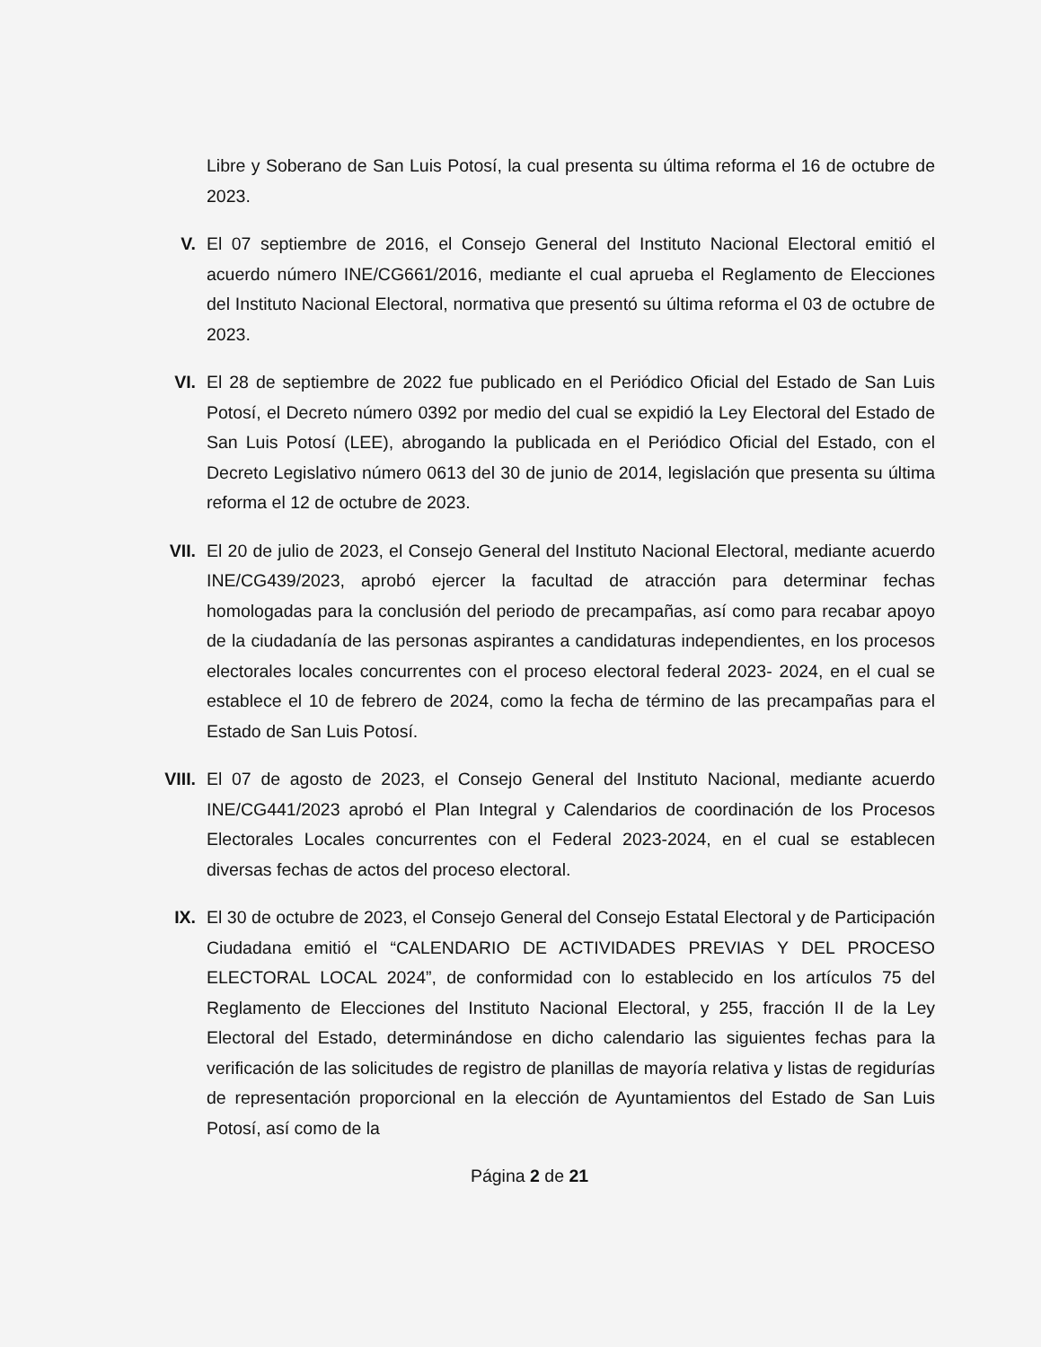Libre y Soberano de San Luis Potosí, la cual presenta su última reforma el 16 de octubre de 2023.
V. El 07 septiembre de 2016, el Consejo General del Instituto Nacional Electoral emitió el acuerdo número INE/CG661/2016, mediante el cual aprueba el Reglamento de Elecciones del Instituto Nacional Electoral, normativa que presentó su última reforma el 03 de octubre de 2023.
VI. El 28 de septiembre de 2022 fue publicado en el Periódico Oficial del Estado de San Luis Potosí, el Decreto número 0392 por medio del cual se expidió la Ley Electoral del Estado de San Luis Potosí (LEE), abrogando la publicada en el Periódico Oficial del Estado, con el Decreto Legislativo número 0613 del 30 de junio de 2014, legislación que presenta su última reforma el 12 de octubre de 2023.
VII. El 20 de julio de 2023, el Consejo General del Instituto Nacional Electoral, mediante acuerdo INE/CG439/2023, aprobó ejercer la facultad de atracción para determinar fechas homologadas para la conclusión del periodo de precampañas, así como para recabar apoyo de la ciudadanía de las personas aspirantes a candidaturas independientes, en los procesos electorales locales concurrentes con el proceso electoral federal 2023- 2024, en el cual se establece el 10 de febrero de 2024, como la fecha de término de las precampañas para el Estado de San Luis Potosí.
VIII. El 07 de agosto de 2023, el Consejo General del Instituto Nacional, mediante acuerdo INE/CG441/2023 aprobó el Plan Integral y Calendarios de coordinación de los Procesos Electorales Locales concurrentes con el Federal 2023-2024, en el cual se establecen diversas fechas de actos del proceso electoral.
IX. El 30 de octubre de 2023, el Consejo General del Consejo Estatal Electoral y de Participación Ciudadana emitió el “CALENDARIO DE ACTIVIDADES PREVIAS Y DEL PROCESO ELECTORAL LOCAL 2024”, de conformidad con lo establecido en los artículos 75 del Reglamento de Elecciones del Instituto Nacional Electoral, y 255, fracción II de la Ley Electoral del Estado, determinándose en dicho calendario las siguientes fechas para la verificación de las solicitudes de registro de planillas de mayoría relativa y listas de regidurías de representación proporcional en la elección de Ayuntamientos del Estado de San Luis Potosí, así como de la
Página 2 de 21